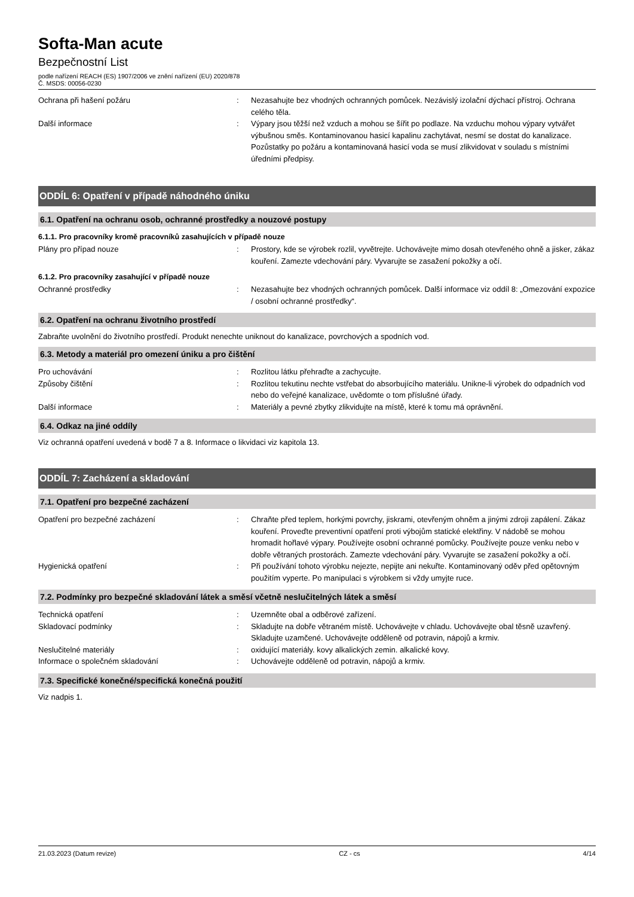Softa-Man acute
Bezpečnostní List
podle nařízení REACH (ES) 1907/2006 ve znění nařízení (EU) 2020/878
Č. MSDS: 00056-0230
Ochrana při hašení požáru : Nezasahujte bez vhodných ochranných pomůcek. Nezávislý izolační dýchací přístroj. Ochrana celého těla.
Další informace : Výpary jsou těžší než vzduch a mohou se šířit po podlaze. Na vzduchu mohou výpary vytvářet výbušnou směs. Kontaminovanou hasicí kapalinu zachytávat, nesmí se dostat do kanalizace. Pozůstatky po požáru a kontaminovaná hasicí voda se musí zlikvidovat v souladu s místními úředními předpisy.
ODDÍL 6: Opatření v případě náhodného úniku
6.1. Opatření na ochranu osob, ochranné prostředky a nouzové postupy
6.1.1. Pro pracovníky kromě pracovníků zasahujících v případě nouze
Plány pro případ nouze : Prostory, kde se výrobek rozlil, vyvětrejte. Uchovávejte mimo dosah otevřeného ohně a jisker, zákaz kouření. Zamezte vdechování páry. Vyvarujte se zasažení pokožky a očí.
6.1.2. Pro pracovníky zasahující v případě nouze
Ochranné prostředky : Nezasahujte bez vhodných ochranných pomůcek. Další informace viz oddíl 8: „Omezování expozice / osobní ochranné prostředky“.
6.2. Opatření na ochranu životního prostředí
Zabraňte uvolnění do životního prostředí. Produkt nenechte uniknout do kanalizace, povrchových a spodních vod.
6.3. Metody a materiál pro omezení úniku a pro čištění
Pro uchovávání : Rozlitou látku přehraďte a zachycujte.
Způsoby čištění : Rozlitou tekutinu nechte vstřebat do absorbujícího materiálu. Unikne-li výrobek do odpadních vod nebo do veřejné kanalizace, uvědomte o tom příslušné úřady.
Další informace : Materiály a pevné zbytky zlikvidujte na místě, které k tomu má oprávnění.
6.4. Odkaz na jiné oddíly
Viz ochranná opatření uvedená v bodě 7 a 8. Informace o likvidaci viz kapitola 13.
ODDÍL 7: Zacházení a skladování
7.1. Opatření pro bezpečné zacházení
Opatření pro bezpečné zacházení : Chraňte před teplem, horkými povrchy, jiskrami, otevřeným ohněm a jinými zdroji zapálení. Zákaz kouření. Proveďte preventivní opatření proti výbojům statické elektřiny. V nádobě se mohou hromadit hořlavé výpary. Používejte osobní ochranné pomůcky. Používejte pouze venku nebo v dobře větraných prostorách. Zamezte vdechování páry. Vyvarujte se zasažení pokožky a očí.
Hygienická opatření : Při používání tohoto výrobku nejezte, nepijte ani nekuřte. Kontaminovaný oděv před opětovným použitím vyperte. Po manipulaci s výrobkem si vždy umyjte ruce.
7.2. Podmínky pro bezpečné skladování látek a směsí včetně neslučitelných látek a směsí
Technická opatření : Uzemněte obal a odběrové zařízení.
Skladovací podmínky : Skladujte na dobře větraném místě. Uchovávejte v chladu. Uchovávejte obal těsně uzavřený. Skladujte uzamčené. Uchovávejte odděleně od potravin, nápojů a krmiv.
Neslučitelné materiály : oxidující materiály. kovy alkalických zemin. alkalické kovy.
Informace o společném skladování : Uchovávejte odděleně od potravin, nápojů a krmiv.
7.3. Specifické konečné/specifická konečná použití
Viz nadpis 1.
21.03.2023 (Datum revize) CZ - cs 4/14